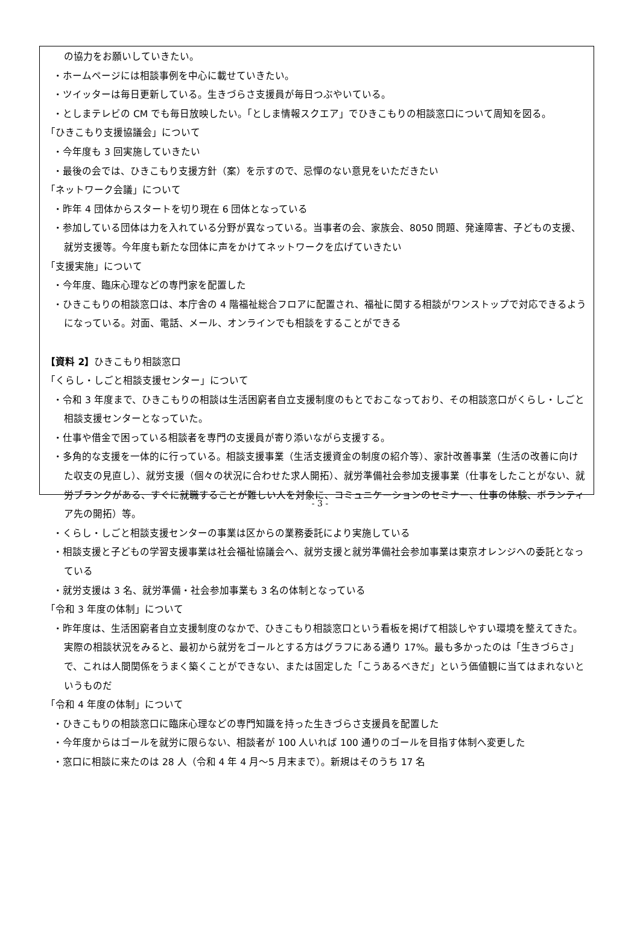の協力をお願いしていきたい。
・ホームページには相談事例を中心に載せていきたい。
・ツイッターは毎日更新している。生きづらさ支援員が毎日つぶやいている。
・としまテレビの CM でも毎日放映したい。「としま情報スクエア」でひきこもりの相談窓口について周知を図る。
「ひきこもり支援協議会」について
・今年度も 3 回実施していきたい
・最後の会では、ひきこもり支援方針（案）を示すので、忌憚のない意見をいただきたい
「ネットワーク会議」について
・昨年 4 団体からスタートを切り現在 6 団体となっている
・参加している団体は力を入れている分野が異なっている。当事者の会、家族会、8050 問題、発達障害、子どもの支援、就労支援等。今年度も新たな団体に声をかけてネットワークを広げていきたい
「支援実施」について
・今年度、臨床心理などの専門家を配置した
・ひきこもりの相談窓口は、本庁舎の 4 階福祉総合フロアに配置され、福祉に関する相談がワンストップで対応できるようになっている。対面、電話、メール、オンラインでも相談をすることができる
【資料 2】ひきこもり相談窓口
「くらし・しごと相談支援センター」について
・令和 3 年度まで、ひきこもりの相談は生活困窮者自立支援制度のもとでおこなっており、その相談窓口がくらし・しごと相談支援センターとなっていた。
・仕事や借金で困っている相談者を専門の支援員が寄り添いながら支援する。
・多角的な支援を一体的に行っている。相談支援事業（生活支援資金の制度の紹介等）、家計改善事業（生活の改善に向けた収支の見直し）、就労支援（個々の状況に合わせた求人開拓）、就労準備社会参加支援事業（仕事をしたことがない、就労ブランクがある、すぐに就職することが難しい人を対象に、コミュニケーションのセミナー、仕事の体験、ボランティア先の開拓）等。
・くらし・しごと相談支援センターの事業は区からの業務委託により実施している
・相談支援と子どもの学習支援事業は社会福祉協議会へ、就労支援と就労準備社会参加事業は東京オレンジへの委託となっている
・就労支援は 3 名、就労準備・社会参加事業も 3 名の体制となっている
「令和 3 年度の体制」について
・昨年度は、生活困窮者自立支援制度のなかで、ひきこもり相談窓口という看板を掲げて相談しやすい環境を整えてきた。実際の相談状況をみると、最初から就労をゴールとする方はグラフにある通り 17%。最も多かったのは「生きづらさ」で、これは人間関係をうまく築くことができない、または固定した「こうあるべきだ」という価値観に当てはまれないというものだ
「令和 4 年度の体制」について
・ひきこもりの相談窓口に臨床心理などの専門知識を持った生きづらさ支援員を配置した
・今年度からはゴールを就労に限らない、相談者が 100 人いれば 100 通りのゴールを目指す体制へ変更した
・窓口に相談に来たのは 28 人（令和 4 年 4 月～5 月末まで）。新規はそのうち 17 名
- 3 -